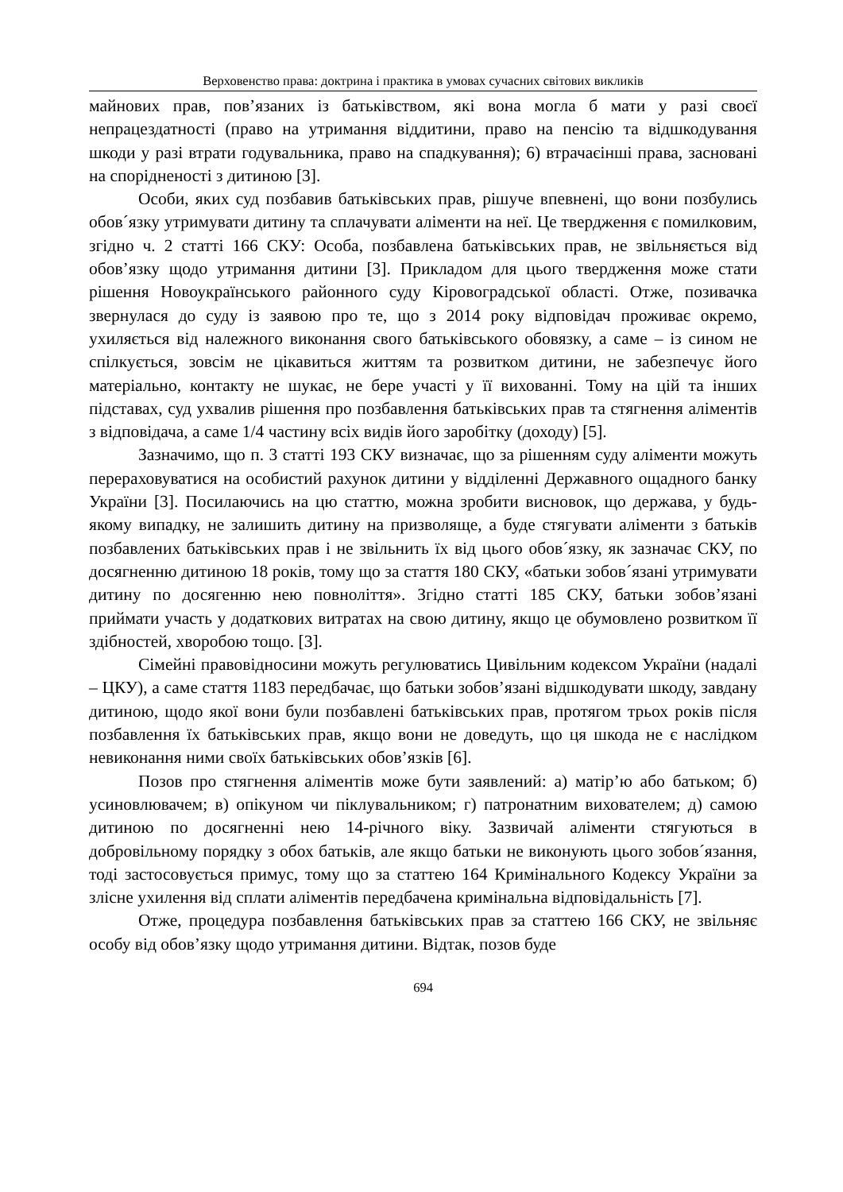Верховенство права: доктрина і практика в умовах сучасних світових викликів
майнових прав, пов’язаних із батьківством, які вона могла б мати у разі своєї непрацездатності (право на утримання віддитини, право на пенсію та відшкодування шкоди у разі втрати годувальника, право на спадкування); 6) втрачаєінші права, засновані на спорідненості з дитиною [3].
Особи, яких суд позбавив батьківських прав, рішуче впевнені, що вони позбулись обов´язку утримувати дитину та сплачувати аліменти на неї. Це твердження є помилковим, згідно ч. 2 статті 166 СКУ: Особа, позбавлена батьківських прав, не звільняється від обов’язку щодо утримання дитини [3]. Прикладом для цього твердження може стати рішення Новоукраїнського районного суду Кіровоградської області. Отже, позивачка звернулася до суду із заявою про те, що з 2014 року відповідач проживає окремо, ухиляється від належного виконання свого батьківського обовязку, а саме – із сином не спілкується, зовсім не цікавиться життям та розвитком дитини, не забезпечує його матеріально, контакту не шукає, не бере участі у її вихованні. Тому на цій та інших підставах, суд ухвалив рішення про позбавлення батьківських прав та стягнення аліментів з відповідача, а саме 1/4 частину всіх видів його заробітку (доходу) [5].
Зазначимо, що п. 3 статті 193 СКУ визначає, що за рішенням суду аліменти можуть перераховуватися на особистий рахунок дитини у відділенні Державного ощадного банку України [3]. Посилаючись на цю статтю, можна зробити висновок, що держава, у будь-якому випадку, не залишить дитину на призволяще, а буде стягувати аліменти з батьків позбавлених батьківських прав і не звільнить їх від цього обов´язку, як зазначає СКУ, по досягненню дитиною 18 років, тому що за стаття 180 СКУ, «батьки зобов´язані утримувати дитину по досягенню нею повноліття». Згідно статті 185 СКУ, батьки зобов’язані приймати участь у додаткових витратах на свою дитину, якщо це обумовлено розвитком її здібностей, хворобою тощо. [3].
Сімейні правовідносини можуть регулюватись Цивільним кодексом України (надалі – ЦКУ), а саме стаття 1183 передбачає, що батьки зобов’язані відшкодувати шкоду, завдану дитиною, щодо якої вони були позбавлені батьківських прав, протягом трьох років після позбавлення їх батьківських прав, якщо вони не доведуть, що ця шкода не є наслідком невиконання ними своїх батьківських обов’язків [6].
Позов про стягнення аліментів може бути заявлений: а) матір’ю або батьком; б) усиновлювачем; в) опікуном чи піклувальником; г) патронатним вихователем; д) самою дитиною по досягненні нею 14-річного віку. Зазвичай аліменти стягуються в добровільному порядку з обох батьків, але якщо батьки не виконують цього зобов´язання, тоді застосовується примус, тому що за статтею 164 Кримінального Кодексу України за злісне ухилення від сплати аліментів передбачена кримінальна відповідальність [7].
Отже, процедура позбавлення батьківських прав за статтею 166 СКУ, не звільняє особу від обов’язку щодо утримання дитини. Відтак, позов буде
694